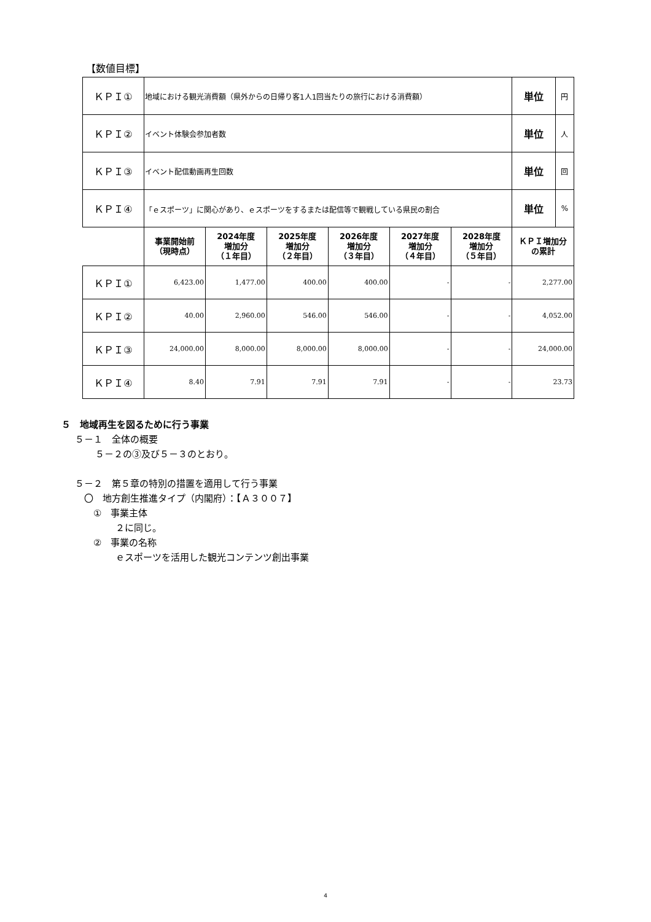【数値目標】
| ＫＰＩ① | 地域における観光消費額（県外からの日帰り客1人1回当たりの旅行における消費額） | | | | | | 単位 | 円 |
| ＫＰＩ② | イベント体験会参加者数 | | | | | | 単位 | 人 |
| ＫＰＩ③ | イベント配信動画再生回数 | | | | | | 単位 | 回 |
| ＫＰＩ④ | 「ｅスポーツ」に関心があり、ｅスポーツをするまたは配信等で観戦している県民の割合 | | | | | | 単位 | % |
| | 事業開始前 （現時点） | 2024年度 増加分 （１年目） | 2025年度 増加分 （２年目） | 2026年度 増加分 （３年目） | 2027年度 増加分 （４年目） | 2028年度 増加分 （５年目） | ＫＰＩ増加分 の累計 | |
| ＫＰＩ① | 6,423.00 | 1,477.00 | 400.00 | 400.00 | - | - | 2,277.00 | |
| ＫＰＩ② | 40.00 | 2,960.00 | 546.00 | 546.00 | - | - | 4,052.00 | |
| ＫＰＩ③ | 24,000.00 | 8,000.00 | 8,000.00 | 8,000.00 | - | - | 24,000.00 | |
| ＫＰＩ④ | 8.40 | 7.91 | 7.91 | 7.91 | - | - | 23.73 | |
５　地域再生を図るために行う事業
５－１　全体の概要
５－２の③及び５－３のとおり。
５－２　第５章の特別の措置を適用して行う事業
〇　地方創生推進タイプ（内閣府）：【Ａ３００７】
①　事業主体
２に同じ。
②　事業の名称
ｅスポーツを活用した観光コンテンツ創出事業
4